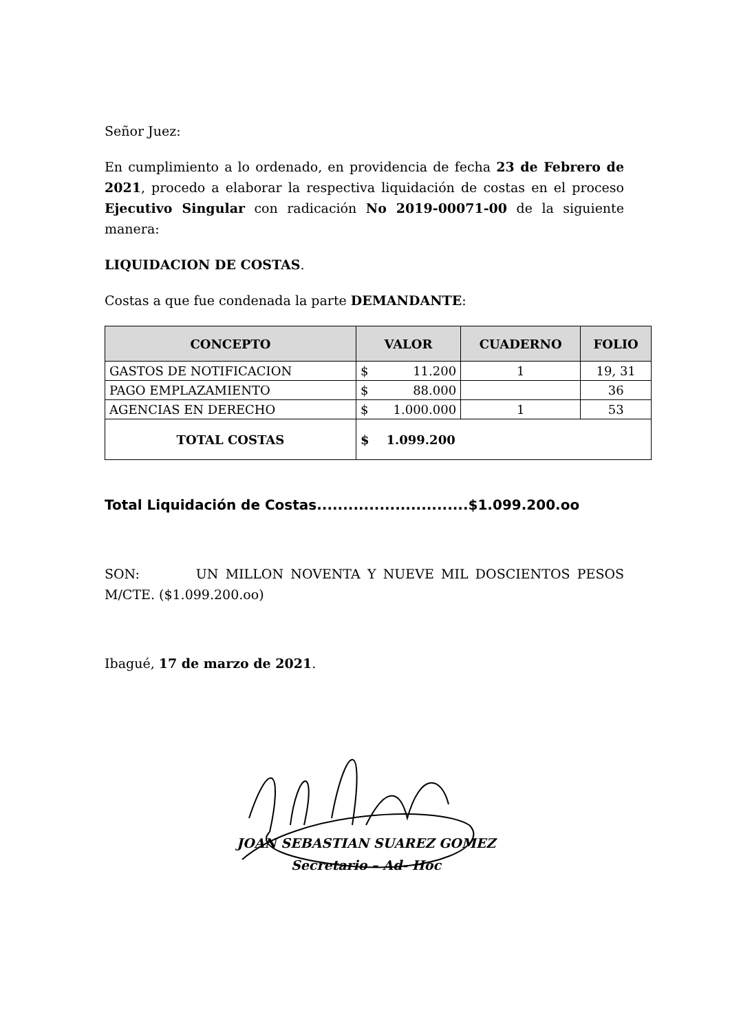Señor Juez:
En cumplimiento a lo ordenado, en providencia de fecha 23 de Febrero de 2021, procedo a elaborar la respectiva liquidación de costas en el proceso Ejecutivo Singular con radicación No 2019-00071-00 de la siguiente manera:
LIQUIDACION DE COSTAS.
Costas a que fue condenada la parte DEMANDANTE:
| CONCEPTO | VALOR | CUADERNO | FOLIO |
| --- | --- | --- | --- |
| GASTOS DE NOTIFICACION | $ 11.200 | 1 | 19, 31 |
| PAGO EMPLAZAMIENTO | $ 88.000 | | 36 |
| AGENCIAS EN DERECHO | $ 1.000.000 | 1 | 53 |
| TOTAL COSTAS | $ 1.099.200 | | |
Total Liquidación de Costas.............................$1.099.200.oo
SON: UN MILLON NOVENTA Y NUEVE MIL DOSCIENTOS PESOS M/CTE. ($1.099.200.oo)
Ibagué, 17 de marzo de 2021.
JOAN SEBASTIAN SUAREZ GOMEZ
Secretario – Ad- Hoc